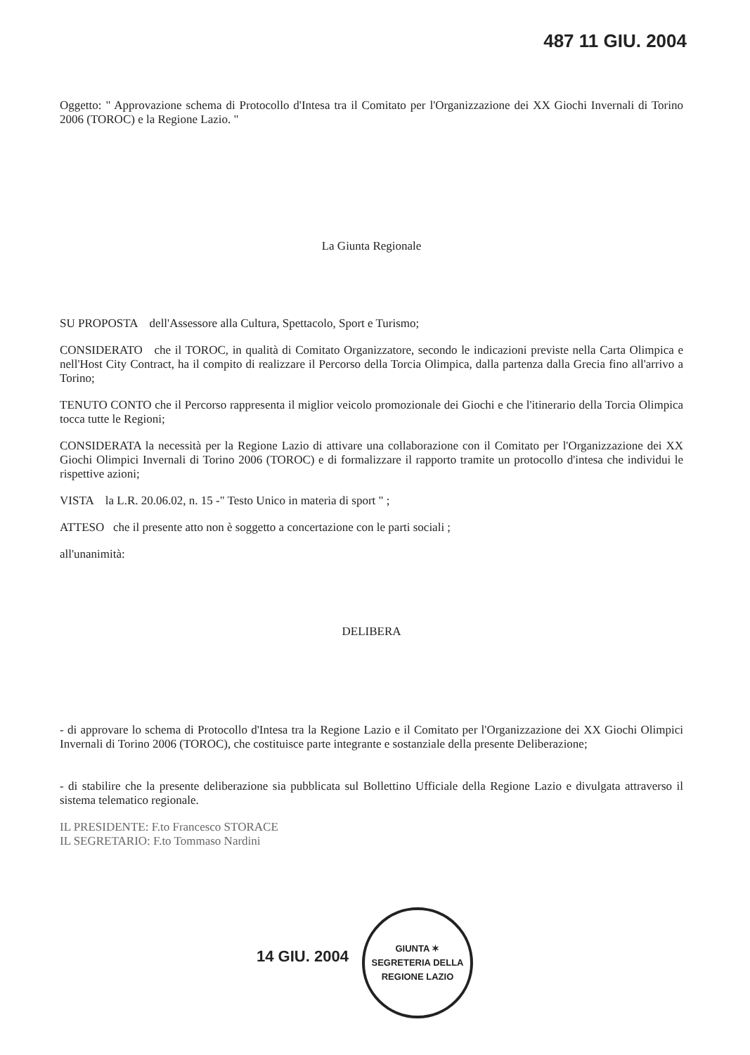487 11 GIU. 2004
Oggetto: " Approvazione schema di Protocollo d'Intesa tra il Comitato per l'Organizzazione dei XX Giochi Invernali di Torino 2006 (TOROC) e la Regione Lazio. "
La Giunta Regionale
SU PROPOSTA dell'Assessore alla Cultura, Spettacolo, Sport e Turismo;
CONSIDERATO che il TOROC, in qualità di Comitato Organizzatore, secondo le indicazioni previste nella Carta Olimpica e nell'Host City Contract, ha il compito di realizzare il Percorso della Torcia Olimpica, dalla partenza dalla Grecia fino all'arrivo a Torino;
TENUTO CONTO che il Percorso rappresenta il miglior veicolo promozionale dei Giochi e che l'itinerario della Torcia Olimpica tocca tutte le Regioni;
CONSIDERATA la necessità per la Regione Lazio di attivare una collaborazione con il Comitato per l'Organizzazione dei XX Giochi Olimpici Invernali di Torino 2006 (TOROC) e di formalizzare il rapporto tramite un protocollo d'intesa che individui le rispettive azioni;
VISTA la L.R. 20.06.02, n. 15 -" Testo Unico in materia di sport " ;
ATTESO che il presente atto non è soggetto a concertazione con le parti sociali ;
all'unanimità:
DELIBERA
- di approvare lo schema di Protocollo d'Intesa tra la Regione Lazio e il Comitato per l'Organizzazione dei XX Giochi Olimpici Invernali di Torino 2006 (TOROC), che costituisce parte integrante e sostanziale della presente Deliberazione;
- di stabilire che la presente deliberazione sia pubblicata sul Bollettino Ufficiale della Regione Lazio e divulgata attraverso il sistema telematico regionale.
IL PRESIDENTE: F.to Francesco STORACE
IL SEGRETARIO: F.to Tommaso Nardini
14 GIU. 2004
GIUNTA ✶ SEGRETERIA DELLA
REGIONE LAZIO